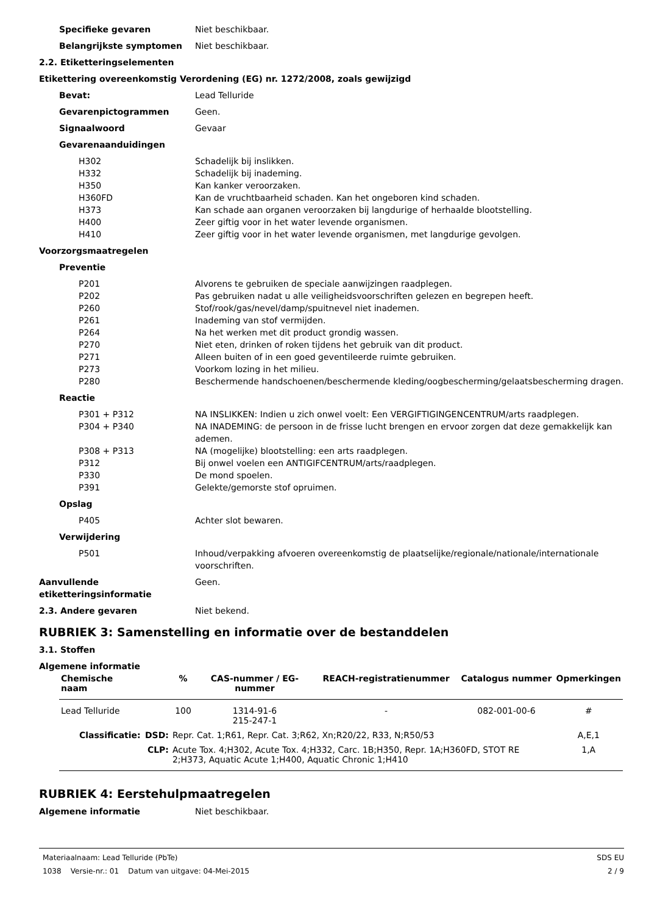Specifieke gevaren Niet beschikbaar.
Belangrijkste symptomen Niet beschikbaar.
2.2. Etiketteringselementen
Etikettering overeenkomstig Verordening (EG) nr. 1272/2008, zoals gewijzigd
Bevat: Lead Telluride
Gevarenpictogrammen Geen.
Signaalwoord Gevaar
Gevarenaanduidingen
H302 Schadelijk bij inslikken.
H332 Schadelijk bij inademing.
H350 Kan kanker veroorzaken.
H360FD Kan de vruchtbaarheid schaden. Kan het ongeboren kind schaden.
H373 Kan schade aan organen veroorzaken bij langdurige of herhaalde blootstelling.
H400 Zeer giftig voor in het water levende organismen.
H410 Zeer giftig voor in het water levende organismen, met langdurige gevolgen.
Voorzorgsmaatregelen
Preventie
P201 Alvorens te gebruiken de speciale aanwijzingen raadplegen.
P202 Pas gebruiken nadat u alle veiligheidsvoorschriften gelezen en begrepen heeft.
P260 Stof/rook/gas/nevel/damp/spuitnevel niet inademen.
P261 Inademing van stof vermijden.
P264 Na het werken met dit product grondig wassen.
P270 Niet eten, drinken of roken tijdens het gebruik van dit product.
P271 Alleen buiten of in een goed geventileerde ruimte gebruiken.
P273 Voorkom lozing in het milieu.
P280 Beschermende handschoenen/beschermende kleding/oogbescherming/gelaatsbescherming dragen.
Reactie
P301 + P312 NA INSLIKKEN: Indien u zich onwel voelt: Een VERGIFTIGINGENCENTRUM/arts raadplegen.
P304 + P340 NA INADEMING: de persoon in de frisse lucht brengen en ervoor zorgen dat deze gemakkelijk kan ademen.
P308 + P313 NA (mogelijke) blootstelling: een arts raadplegen.
P312 Bij onwel voelen een ANTIGIFCENTRUM/arts/raadplegen.
P330 De mond spoelen.
P391 Gelekte/gemorste stof opruimen.
Opslag
P405 Achter slot bewaren.
Verwijdering
P501 Inhoud/verpakking afvoeren overeenkomstig de plaatselijke/regionale/nationale/internationale voorschriften.
Aanvullende etiketteringsinformatie
Geen.
2.3. Andere gevaren Niet bekend.
RUBRIEK 3: Samenstelling en informatie over de bestanddelen
3.1. Stoffen
Algemene informatie
| Chemische naam | | % | CAS-nummer / EG-nummer | REACH-registratienummer | Catalogus nummer | Opmerkingen |
| --- | --- | --- | --- | --- | --- | --- |
| Lead Telluride | | 100 | 1314-91-6 215-247-1 | - | 082-001-00-6 | # |
| Classificatie: | DSD: | Repr. Cat. 1;R61, Repr. Cat. 3;R62, Xn;R20/22, R33, N;R50/53 | | | | A,E,1 |
| | CLP: | Acute Tox. 4;H302, Acute Tox. 4;H332, Carc. 1B;H350, Repr. 1A;H360FD, STOT RE 2;H373, Aquatic Acute 1;H400, Aquatic Chronic 1;H410 | | | | 1,A |
RUBRIEK 4: Eerstehulpmaatregelen
Algemene informatie Niet beschikbaar.
Materiaalnaam: Lead Telluride (PbTe)
1038 Versie-nr.: 01 Datum van uitgave: 04-Mei-2015
SDS EU
2 / 9